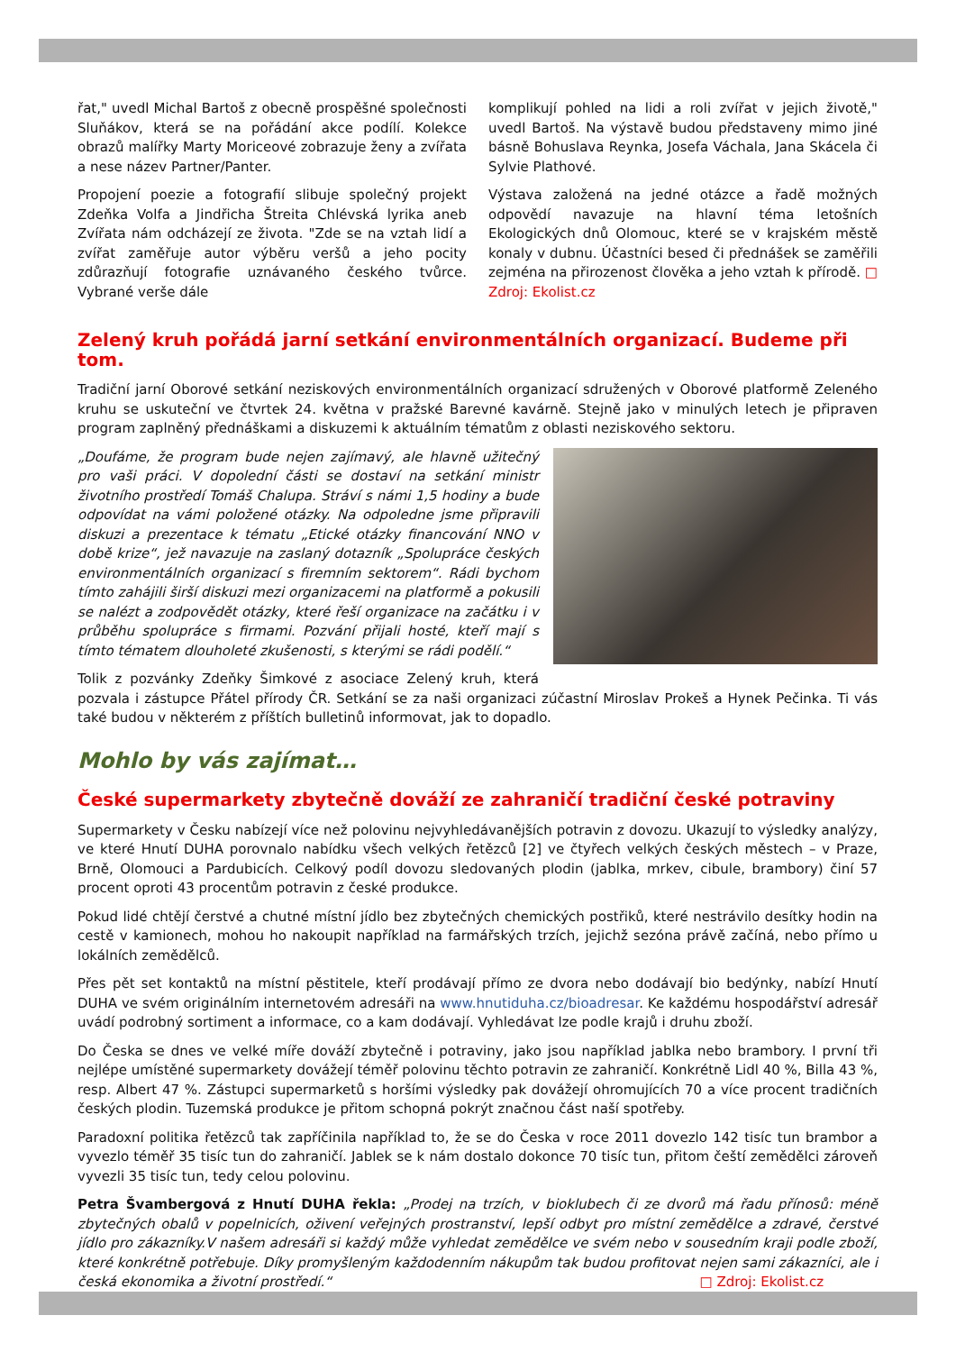řat," uvedl Michal Bartoš z obecně prospěšné společnosti Sluňákov, která se na pořádání akce podílí. Kolekce obrazů malířky Marty Moriceové zobrazuje ženy a zvířata a nese název Partner/Panter.
Propojení poezie a fotografií slibuje společný projekt Zdeňka Volfa a Jindřicha Štreita Chlévská lyrika aneb Zvířata nám odcházejí ze života. "Zde se na vztah lidí a zvířat zaměřuje autor výběru veršů a jeho pocity zdůrazňují fotografie uznávaného českého tvůrce. Vybrané verše dále
komplikují pohled na lidi a roli zvířat v jejich životě," uvedl Bartoš. Na výstavě budou představeny mimo jiné básně Bohuslava Reynka, Josefa Váchala, Jana Skácela či Sylvie Plathové.
Výstava založená na jedné otázce a řadě možných odpovědí navazuje na hlavní téma letošních Ekologických dnů Olomouc, které se v krajském městě konaly v dubnu. Účastníci besed či přednášek se zaměřili zejména na přirozenost člověka a jeho vztah k přírodě. □ Zdroj: Ekolist.cz
Zelený kruh pořádá jarní setkání environmentálních organizací. Budeme při tom.
Tradiční jarní Oborové setkání neziskových environmentálních organizací sdružených v Oborové platformě Zeleného kruhu se uskuteční ve čtvrtek 24. května v pražské Barevné kavárně. Stejně jako v minulých letech je připraven program zaplněný přednáškami a diskuzemi k aktuálním tématům z oblasti neziskového sektoru.
„Doufáme, že program bude nejen zajímavý, ale hlavně užitečný pro vaši práci. V dopolední části se dostaví na setkání ministr životního prostředí Tomáš Chalupa. Stráví s námi 1,5 hodiny a bude odpovídat na vámi položené otázky. Na odpoledne jsme připravili diskuzi a prezentace k tématu „Etické otázky financování NNO v době krize“, jež navazuje na zaslaný dotazník „Spolupráce českých environmentálních organizací s firemním sektorem“. Rádi bychom tímto zahájili širší diskuzi mezi organizacemi na platformě a pokusili se nalézt a zodpovědět otázky, které řeší organizace na začátku i v průběhu spolupráce s firmami. Pozvání přijali hosté, kteří mají s tímto tématem dlouholeté zkušenosti, s kterými se rádi podělí.“
Tolik z pozvánky Zdeňky Šimkové z asociace Zelený kruh, která pozvala i zástupce Přátel přírody ČR. Setkání se za naši organizaci zúčastní Miroslav Prokeš a Hynek Pečinka. Ti vás také budou v některém z příštích bulletinů informovat, jak to dopadlo.
Mohlo by vás zajímat…
České supermarkety zbytečně dováží ze zahraničí tradiční české potraviny
Supermarkety v Česku nabízejí více než polovinu nejvyhledávanějších potravin z dovozu. Ukazují to výsledky analýzy, ve které Hnutí DUHA porovnalo nabídku všech velkých řetězců [2] ve čtyřech velkých českých městech – v Praze, Brně, Olomouci a Pardubicích. Celkový podíl dovozu sledovaných plodin (jablka, mrkev, cibule, brambory) činí 57 procent oproti 43 procentům potravin z české produkce.
Pokud lidé chtějí čerstvé a chutné místní jídlo bez zbytečných chemických postřiků, které nestrávilo desítky hodin na cestě v kamionech, mohou ho nakoupit například na farmářských trzích, jejichž sezóna právě začíná, nebo přímo u lokálních zemědělců.
Přes pět set kontaktů na místní pěstitele, kteří prodávají přímo ze dvora nebo dodávají bio bedýnky, nabízí Hnutí DUHA ve svém originálním internetovém adresáři na www.hnutiduha.cz/bioadresar. Ke každému hospodářství adresář uvádí podrobný sortiment a informace, co a kam dodávají. Vyhledávat lze podle krajů i druhu zboží.
Do Česka se dnes ve velké míře dováží zbytečně i potraviny, jako jsou například jablka nebo brambory. I první tři nejlépe umístěné supermarkety dovážejí téměř polovinu těchto potravin ze zahraničí. Konkrétně Lidl 40 %, Billa 43 %, resp. Albert 47 %. Zástupci supermarketů s horšími výsledky pak dovážejí ohromujících 70 a více procent tradičních českých plodin. Tuzemská produkce je přitom schopná pokrýt značnou část naší spotřeby.
Paradoxní politika řetězců tak zapříčinila například to, že se do Česka v roce 2011 dovezlo 142 tisíc tun brambor a vyvezlo téměř 35 tisíc tun do zahraničí. Jablek se k nám dostalo dokonce 70 tisíc tun, přitom čeští zemědělci zároveň vyvezli 35 tisíc tun, tedy celou polovinu.
Petra Švambergová z Hnutí DUHA řekla: „Prodej na trzích, v bioklubech či ze dvorů má řadu přínosů: méně zbytečných obalů v popelnicích, oživení veřejných prostranství, lepší odbyt pro místní zemědělce a zdravé, čerstvé jídlo pro zákazníky.V našem adresáři si každý může vyhledat zemědělce ve svém nebo v sousedním kraji podle zboží, které konkrétně potřebuje. Díky promyšleným každodenním nákupům tak budou profitovat nejen sami zákazníci, ale i česká ekonomika a životní prostředí.“ □ Zdroj: Ekolist.cz